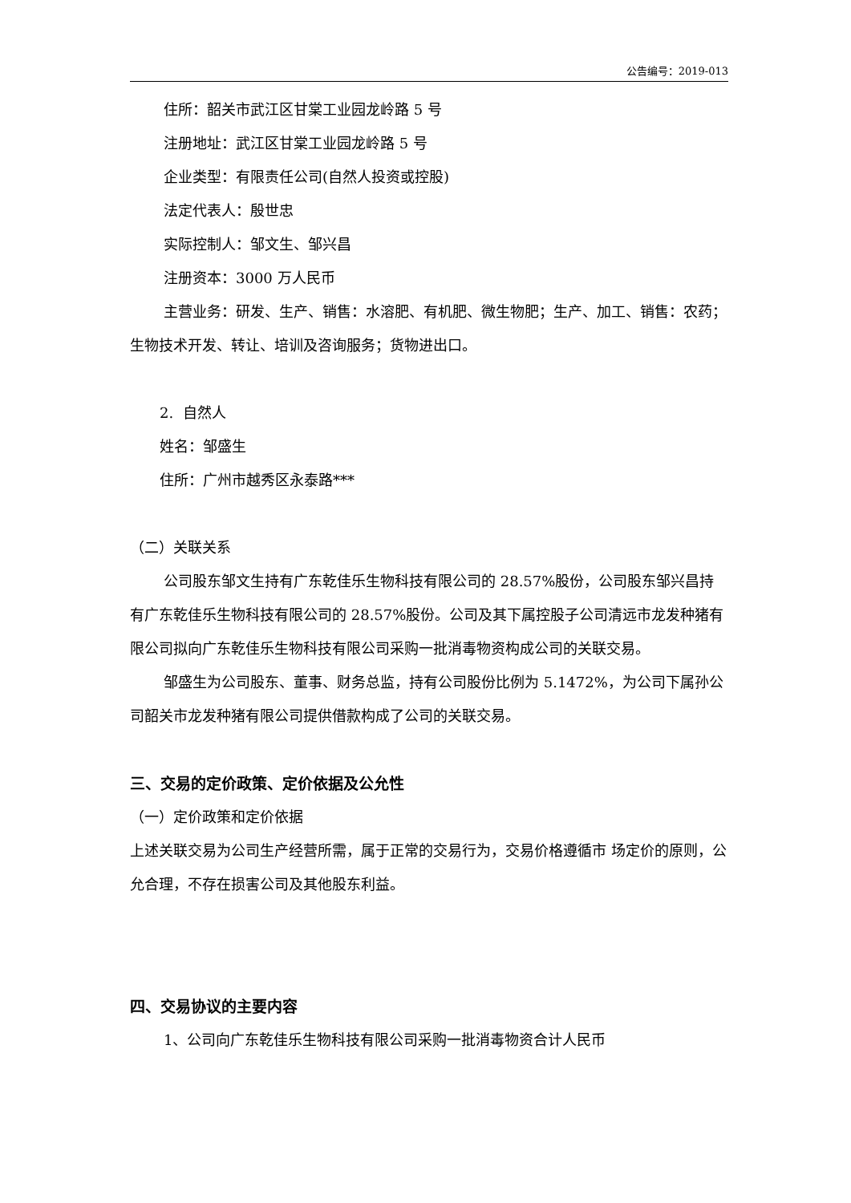公告编号：2019-013
住所：韶关市武江区甘棠工业园龙岭路 5 号
注册地址：武江区甘棠工业园龙岭路 5 号
企业类型：有限责任公司(自然人投资或控股)
法定代表人：殷世忠
实际控制人：邹文生、邹兴昌
注册资本：3000 万人民币
主营业务：研发、生产、销售：水溶肥、有机肥、微生物肥；生产、加工、销售：农药；生物技术开发、转让、培训及咨询服务；货物进出口。
2. 自然人
姓名：邹盛生
住所：广州市越秀区永泰路***
（二）关联关系
公司股东邹文生持有广东乾佳乐生物科技有限公司的 28.57%股份，公司股东邹兴昌持有广东乾佳乐生物科技有限公司的 28.57%股份。公司及其下属控股子公司清远市龙发种猪有限公司拟向广东乾佳乐生物科技有限公司采购一批消毒物资构成公司的关联交易。
邹盛生为公司股东、董事、财务总监，持有公司股份比例为 5.1472%，为公司下属孙公司韶关市龙发种猪有限公司提供借款构成了公司的关联交易。
三、交易的定价政策、定价依据及公允性
（一）定价政策和定价依据
上述关联交易为公司生产经营所需，属于正常的交易行为，交易价格遵循市 场定价的原则，公允合理，不存在损害公司及其他股东利益。
四、交易协议的主要内容
1、公司向广东乾佳乐生物科技有限公司采购一批消毒物资合计人民币